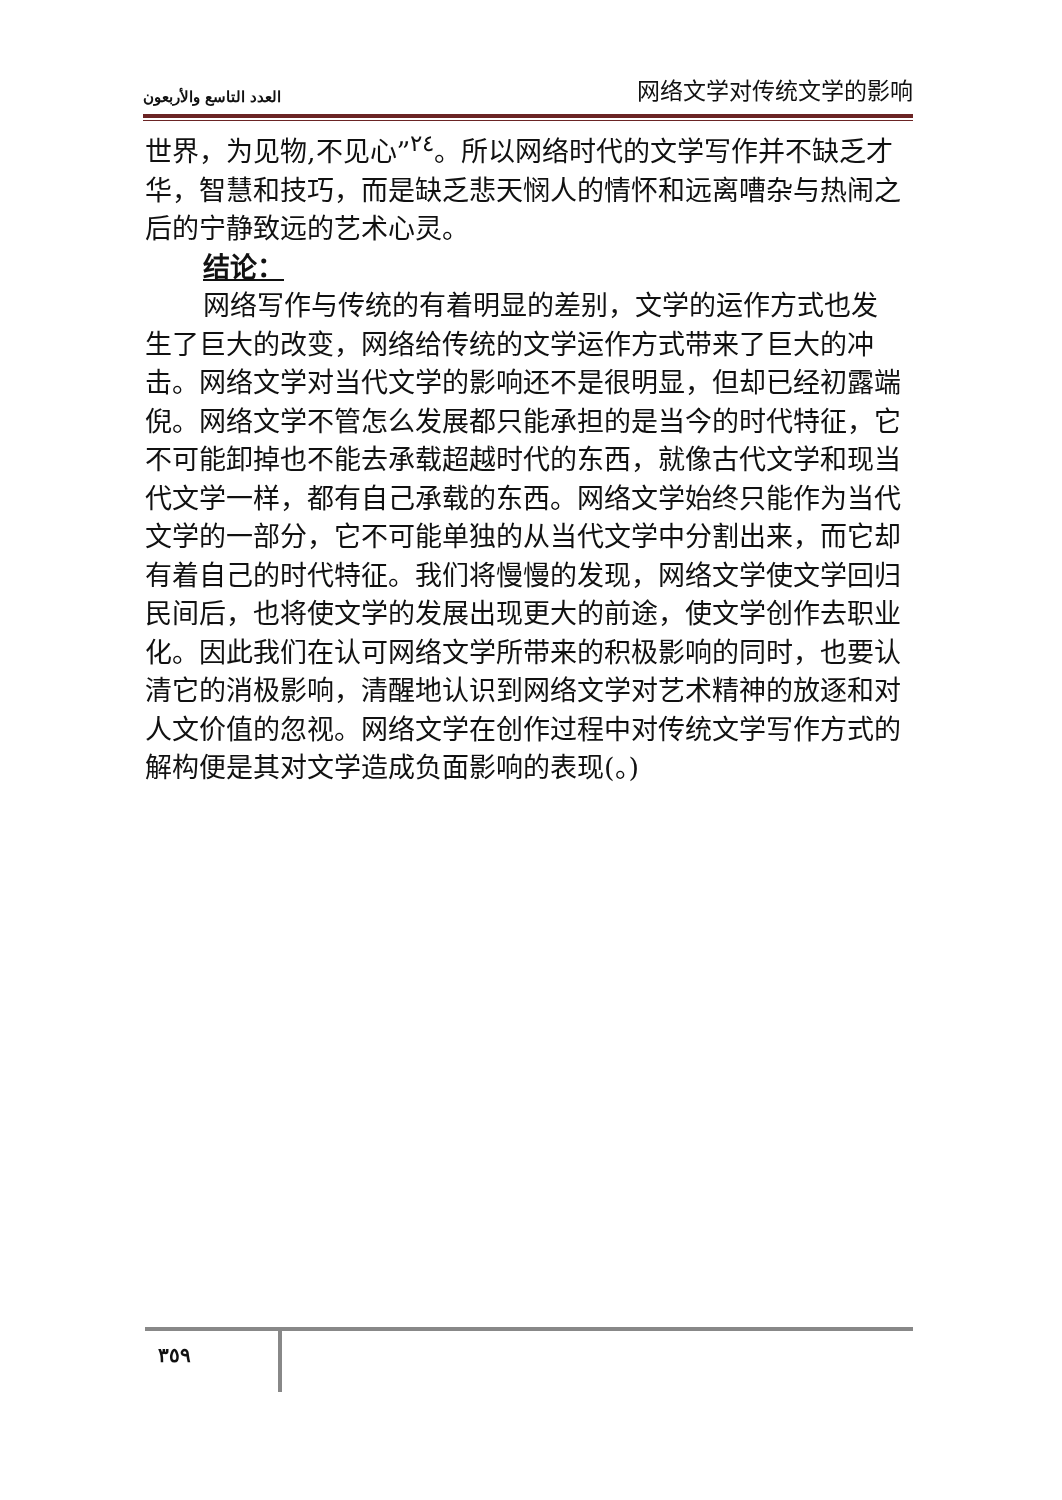العدد التاسع والأربعون 网络文学对传统文学的影响
世界，为见物,不见心”<sup>٢٤</sup>。所以网络时代的文学写作并不缺乏才华，智慧和技巧，而是缺乏悲天悯人的情怀和远离嘈杂与热闹之后的宁静致远的艺术心灵。
结论：
网络写作与传统的有着明显的差别，文学的运作方式也发生了巨大的改变，网络给传统的文学运作方式带来了巨大的冲击。网络文学对当代文学的影响还不是很明显，但却已经初露端倪。网络文学不管怎么发展都只能承担的是当今的时代特征，它不可能卸掉也不能去承载超越时代的东西，就像古代文学和现当代文学一样，都有自己承载的东西。网络文学始终只能作为当代文学的一部分，它不可能单独的从当代文学中分割出来，而它却有着自己的时代特征。我们将慢慢的发现，网络文学使文学回归民间后，也将使文学的发展出现更大的前途，使文学创作去职业化。因此我们在认可网络文学所带来的积极影响的同时，也要认清它的消极影响，清醒地认识到网络文学对艺术精神的放逐和对人文价值的忽视。网络文学在创作过程中对传统文学写作方式的解构便是其对文学造成负面影响的表现(。)
٣٥٩